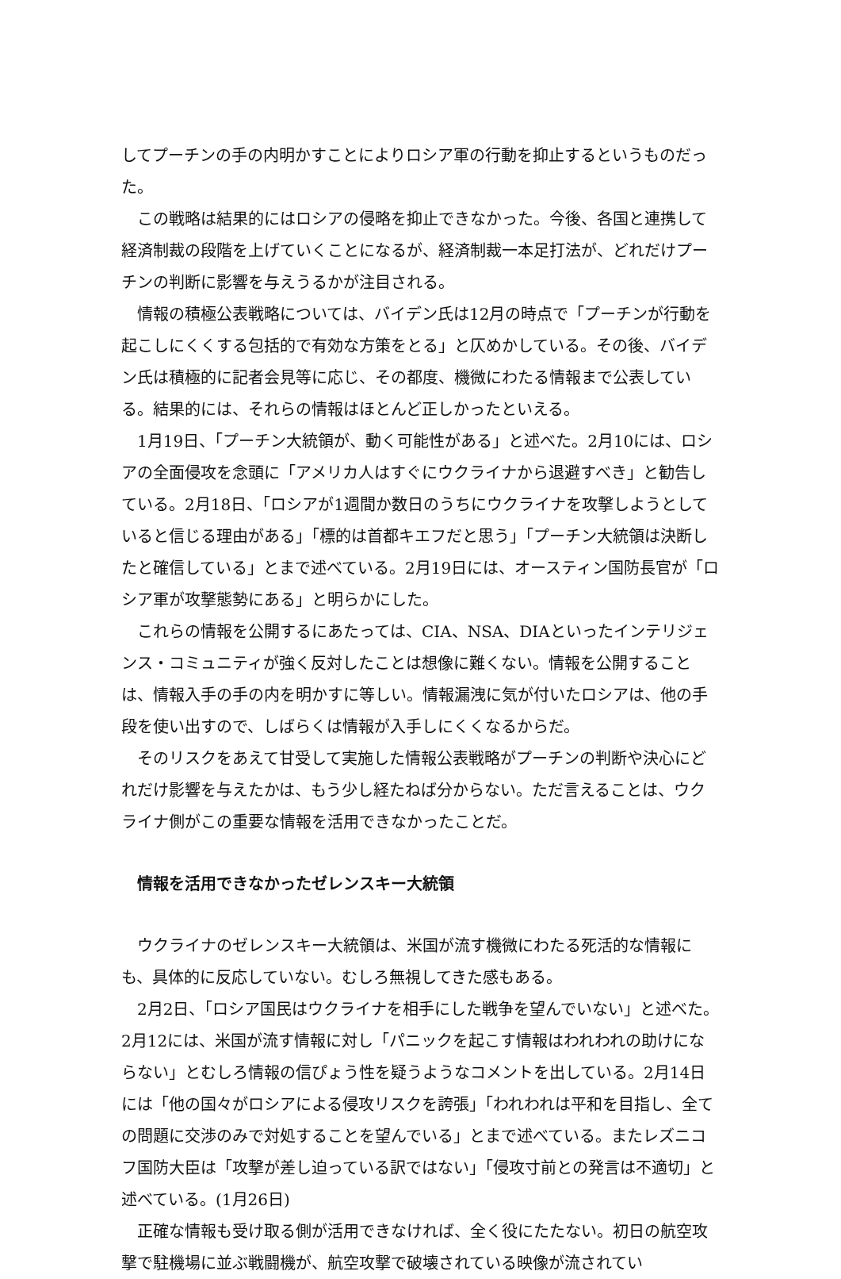してプーチンの手の内明かすことによりロシア軍の行動を抑止するというものだった。
この戦略は結果的にはロシアの侵略を抑止できなかった。今後、各国と連携して経済制裁の段階を上げていくことになるが、経済制裁一本足打法が、どれだけプーチンの判断に影響を与えうるかが注目される。
情報の積極公表戦略については、バイデン氏は12月の時点で「プーチンが行動を起こしにくくする包括的で有効な方策をとる」と仄めかしている。その後、バイデン氏は積極的に記者会見等に応じ、その都度、機微にわたる情報まで公表している。結果的には、それらの情報はほとんど正しかったといえる。
1月19日、「プーチン大統領が、動く可能性がある」と述べた。2月10には、ロシアの全面侵攻を念頭に「アメリカ人はすぐにウクライナから退避すべき」と勧告している。2月18日、「ロシアが1週間か数日のうちにウクライナを攻撃しようとしていると信じる理由がある」「標的は首都キエフだと思う」「プーチン大統領は決断したと確信している」とまで述べている。2月19日には、オースティン国防長官が「ロシア軍が攻撃態勢にある」と明らかにした。
これらの情報を公開するにあたっては、CIA、NSA、DIAといったインテリジェンス・コミュニティが強く反対したことは想像に難くない。情報を公開することは、情報入手の手の内を明かすに等しい。情報漏洩に気が付いたロシアは、他の手段を使い出すので、しばらくは情報が入手しにくくなるからだ。
そのリスクをあえて甘受して実施した情報公表戦略がプーチンの判断や決心にどれだけ影響を与えたかは、もう少し経たねば分からない。ただ言えることは、ウクライナ側がこの重要な情報を活用できなかったことだ。
情報を活用できなかったゼレンスキー大統領
ウクライナのゼレンスキー大統領は、米国が流す機微にわたる死活的な情報にも、具体的に反応していない。むしろ無視してきた感もある。
2月2日、「ロシア国民はウクライナを相手にした戦争を望んでいない」と述べた。2月12には、米国が流す情報に対し「パニックを起こす情報はわれわれの助けにならない」とむしろ情報の信ぴょう性を疑うようなコメントを出している。2月14日には「他の国々がロシアによる侵攻リスクを誇張」「われわれは平和を目指し、全ての問題に交渉のみで対処することを望んでいる」とまで述べている。またレズニコフ国防大臣は「攻撃が差し迫っている訳ではない」「侵攻寸前との発言は不適切」と述べている。(1月26日)
正確な情報も受け取る側が活用できなければ、全く役にたたない。初日の航空攻撃で駐機場に並ぶ戦闘機が、航空攻撃で破壊されている映像が流されてい